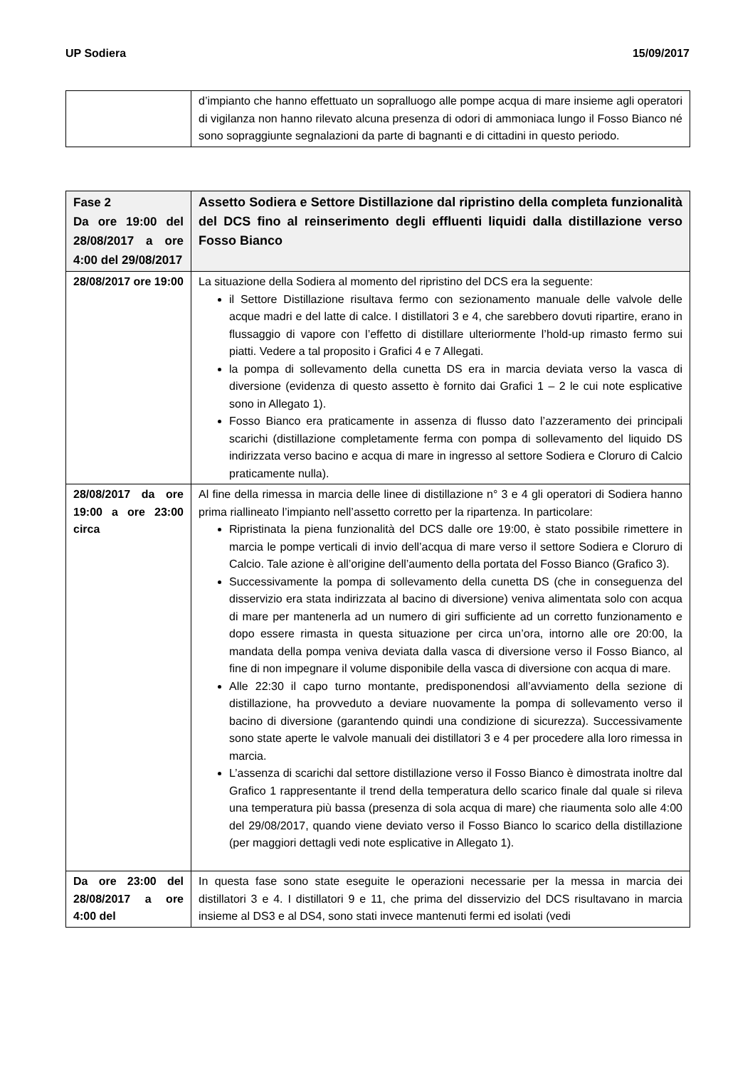UP Sodiera 15/09/2017
| | d’impianto che hanno effettuato un sopralluogo alle pompe acqua di mare insieme agli operatori di vigilanza non hanno rilevato alcuna presenza di odori di ammoniaca lungo il Fosso Bianco né sono sopraggiunte segnalazioni da parte di bagnanti e di cittadini in questo periodo. |
| Fase 2 Da ore 19:00 del 28/08/2017 a ore 4:00 del 29/08/2017 | Assetto Sodiera e Settore Distillazione dal ripristino della completa funzionalità del DCS fino al reinserimento degli effluenti liquidi dalla distillazione verso Fosso Bianco |
| 28/08/2017 ore 19:00 | La situazione della Sodiera al momento del ripristino del DCS era la seguente: il Settore Distillazione risultava fermo con sezionamento manuale delle valvole delle acque madri e del latte di calce. I distillatori 3 e 4, che sarebbero dovuti ripartire, erano in flussaggio di vapore con l’effetto di distillare ulteriormente l’hold-up rimasto fermo sui piatti. Vedere a tal proposito i Grafici 4 e 7 Allegati. la pompa di sollevamento della cunetta DS era in marcia deviata verso la vasca di diversione (evidenza di questo assetto è fornito dai Grafici 1 – 2 le cui note esplicative sono in Allegato 1). Fosso Bianco era praticamente in assenza di flusso dato l’azzeramento dei principali scarichi (distillazione completamente ferma con pompa di sollevamento del liquido DS indirizzata verso bacino e acqua di mare in ingresso al settore Sodiera e Cloruro di Calcio praticamente nulla). |
| 28/08/2017 da ore 19:00 a ore 23:00 circa | Al fine della rimessa in marcia delle linee di distillazione n° 3 e 4 gli operatori di Sodiera hanno prima riallineato l’impianto nell’assetto corretto per la ripartenza. In particolare: Ripristinata la piena funzionalità del DCS dalle ore 19:00, è stato possibile rimettere in marcia le pompe verticali di invio dell’acqua di mare verso il settore Sodiera e Cloruro di Calcio. Tale azione è all’origine dell’aumento della portata del Fosso Bianco (Grafico 3). Successivamente la pompa di sollevamento della cunetta DS (che in conseguenza del disservizio era stata indirizzata al bacino di diversione) veniva alimentata solo con acqua di mare per mantenerla ad un numero di giri sufficiente ad un corretto funzionamento e dopo essere rimasta in questa situazione per circa un’ora, intorno alle ore 20:00, la mandata della pompa veniva deviata dalla vasca di diversione verso il Fosso Bianco, al fine di non impegnare il volume disponibile della vasca di diversione con acqua di mare. Alle 22:30 il capo turno montante, predisponendosi all’avviamento della sezione di distillazione, ha provveduto a deviare nuovamente la pompa di sollevamento verso il bacino di diversione (garantendo quindi una condizione di sicurezza). Successivamente sono state aperte le valvole manuali dei distillatori 3 e 4 per procedere alla loro rimessa in marcia. L’assenza di scarichi dal settore distillazione verso il Fosso Bianco è dimostrata inoltre dal Grafico 1 rappresentante il trend della temperatura dello scarico finale dal quale si rileva una temperatura più bassa (presenza di sola acqua di mare) che riaumenta solo alle 4:00 del 29/08/2017, quando viene deviato verso il Fosso Bianco lo scarico della distillazione (per maggiori dettagli vedi note esplicative in Allegato 1). |
| Da ore 23:00 del 28/08/2017 a ore 4:00 del | In questa fase sono state eseguite le operazioni necessarie per la messa in marcia dei distillatori 3 e 4. I distillatori 9 e 11, che prima del disservizio del DCS risultavano in marcia insieme al DS3 e al DS4, sono stati invece mantenuti fermi ed isolati (vedi |